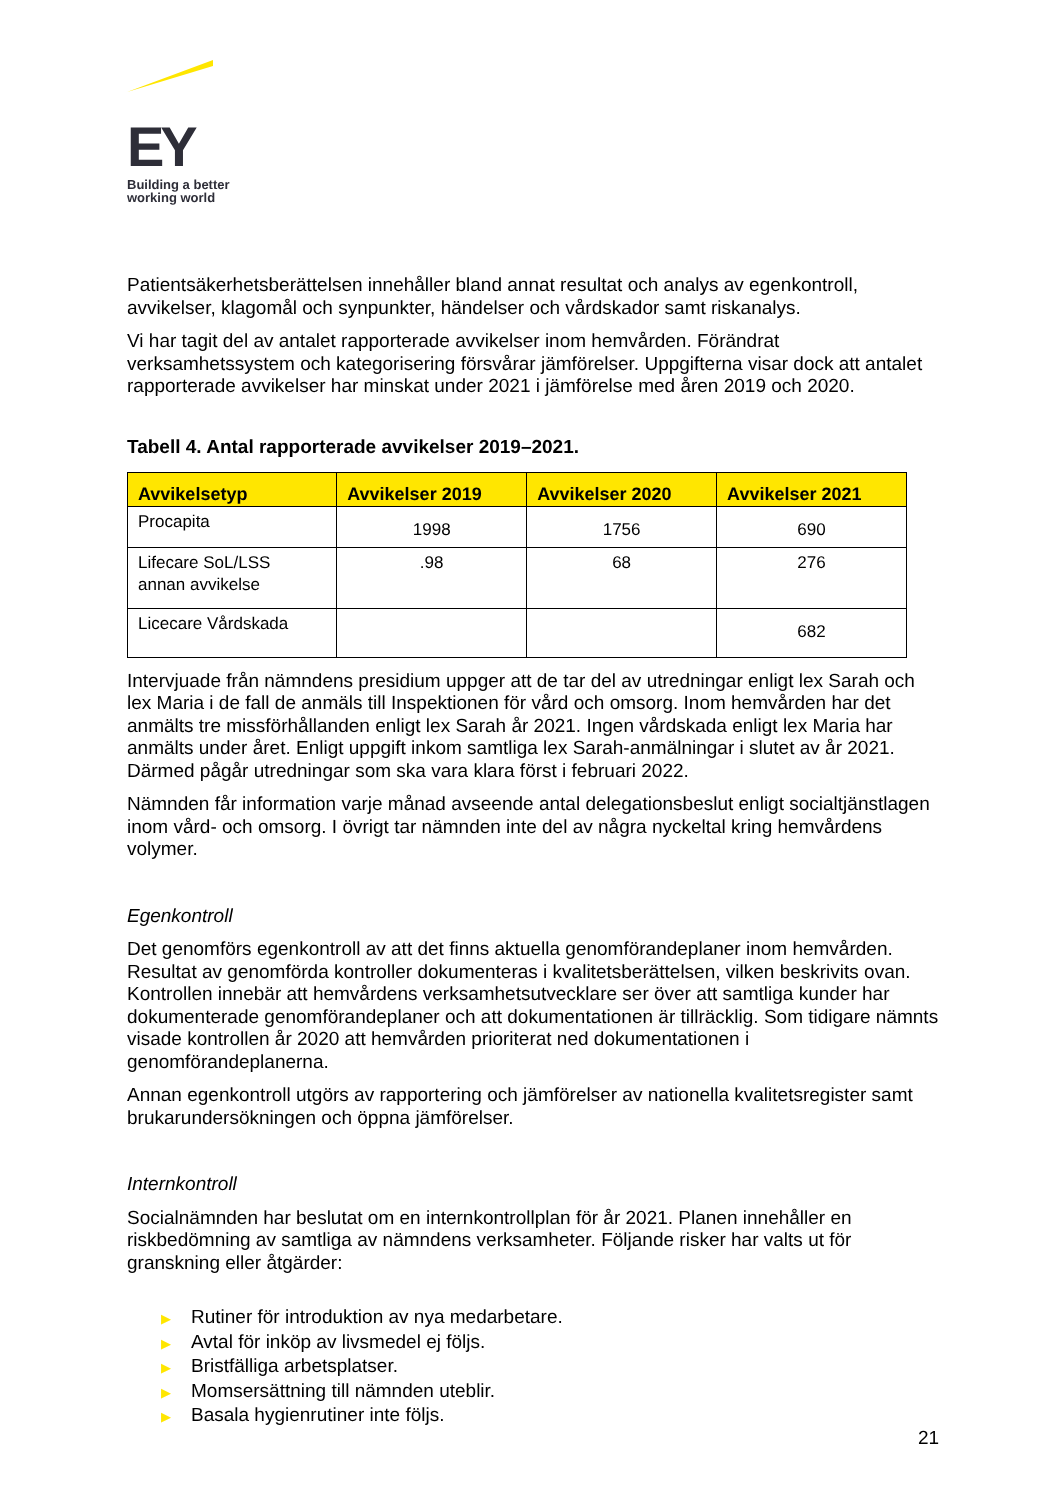EY
Building a better
working world
Patientsäkerhetsberättelsen innehåller bland annat resultat och analys av egenkontroll, avvikelser, klagomål och synpunkter, händelser och vårdskador samt riskanalys.
Vi har tagit del av antalet rapporterade avvikelser inom hemvården. Förändrat verksamhetssystem och kategorisering försvårar jämförelser. Uppgifterna visar dock att antalet rapporterade avvikelser har minskat under 2021 i jämförelse med åren 2019 och 2020.
Tabell 4. Antal rapporterade avvikelser 2019–2021.
| Avvikelsetyp | Avvikelser 2019 | Avvikelser 2020 | Avvikelser 2021 |
| --- | --- | --- | --- |
| Procapita | 1998 | 1756 | 690 |
| Lifecare SoL/LSS annan avvikelse | .98 | 68 | 276 |
| Licecare Vårdskada | | | 682 |
Intervjuade från nämndens presidium uppger att de tar del av utredningar enligt lex Sarah och lex Maria i de fall de anmäls till Inspektionen för vård och omsorg. Inom hemvården har det anmälts tre missförhållanden enligt lex Sarah år 2021. Ingen vårdskada enligt lex Maria har anmälts under året. Enligt uppgift inkom samtliga lex Sarah-anmälningar i slutet av år 2021. Därmed pågår utredningar som ska vara klara först i februari 2022.
Nämnden får information varje månad avseende antal delegationsbeslut enligt socialtjänstlagen inom vård- och omsorg. I övrigt tar nämnden inte del av några nyckeltal kring hemvårdens volymer.
Egenkontroll
Det genomförs egenkontroll av att det finns aktuella genomförandeplaner inom hemvården. Resultat av genomförda kontroller dokumenteras i kvalitetsberättelsen, vilken beskrivits ovan. Kontrollen innebär att hemvårdens verksamhetsutvecklare ser över att samtliga kunder har dokumenterade genomförandeplaner och att dokumentationen är tillräcklig. Som tidigare nämnts visade kontrollen år 2020 att hemvården prioriterat ned dokumentationen i genomförandeplanerna.
Annan egenkontroll utgörs av rapportering och jämförelser av nationella kvalitetsregister samt brukarundersökningen och öppna jämförelser.
Internkontroll
Socialnämnden har beslutat om en internkontrollplan för år 2021. Planen innehåller en riskbedömning av samtliga av nämndens verksamheter. Följande risker har valts ut för granskning eller åtgärder:
▶ Rutiner för introduktion av nya medarbetare.
▶ Avtal för inköp av livsmedel ej följs.
▶ Bristfälliga arbetsplatser.
▶ Momsersättning till nämnden uteblir.
▶ Basala hygienrutiner inte följs.
21